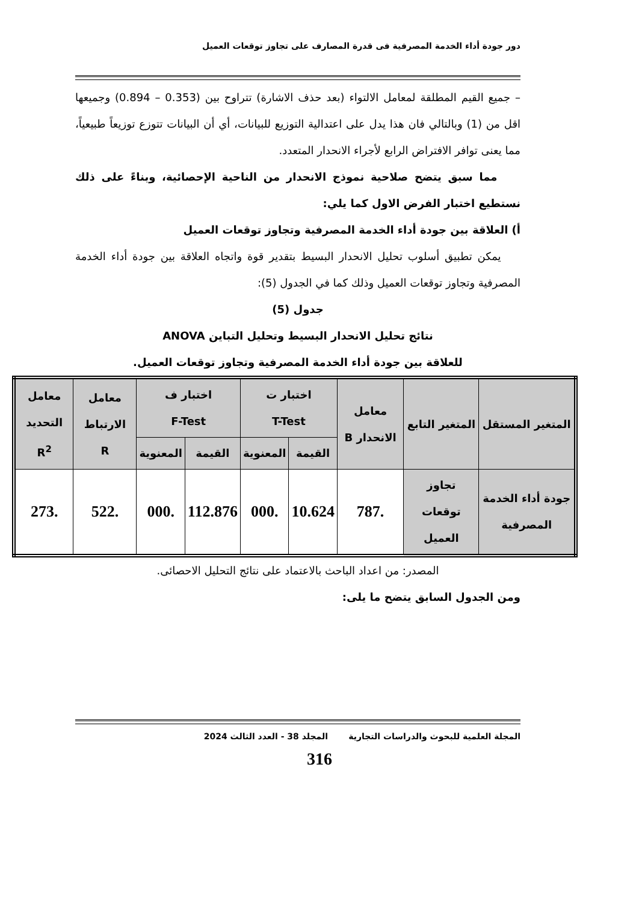دور جودة أداء الخدمة المصرفية فى قدرة المصارف على تجاوز توقعات العميل
– جميع القيم المطلقة لمعامل الالتواء (بعد حذف الاشارة) تتراوح بين (0.353 – 0.894) وجميعها اقل من (1) وبالتالي فان هذا يدل على اعتدالية التوزيع للبيانات، أي أن البيانات تتوزع توزيعاً طبيعياً، مما يعنى توافر الافتراض الرابع لأجراء الانحدار المتعدد.
مما سبق يتضح صلاحية نموذج الانحدار من الناحية الإحصائية، وبناءً على ذلك نستطيع اختبار الفرض الاول كما يلي:
أ) العلاقة بين جودة أداء الخدمة المصرفية وتجاوز توقعات العميل
يمكن تطبيق أسلوب تحليل الانحدار البسيط بتقدير قوة واتجاه العلاقة بين جودة أداء الخدمة المصرفية وتجاوز توقعات العميل وذلك كما في الجدول (5):
جدول (5)
نتائج تحليل الانحدار البسيط وتحليل التباين ANOVA
للعلاقة بين جودة أداء الخدمة المصرفية وتجاوز توقعات العميل.
| المتغير المستقل | المتغير التابع | معامل الانحدار B | اختبار ت T-Test | | اختبار ف F-Test | | معامل الارتباط R | معامل التحديد R<sup>2</sup> |
| --- | --- | --- | --- | --- | --- | --- | --- | --- |
| | | | القيمة | المعنوية | القيمة | المعنوية | | |
| جودة أداء الخدمة المصرفية | تجاوز توقعات العميل | .787 | 10.624 | .000 | 112.876 | .000 | .522 | .273 |
المصدر: من اعداد الباحث بالاعتماد على نتائج التحليل الاحصائى.
ومن الجدول السابق يتضح ما يلى:
المجلة العلمية للبحوث والدراسات التجارية المجلد 38 - العدد الثالث 2024
316